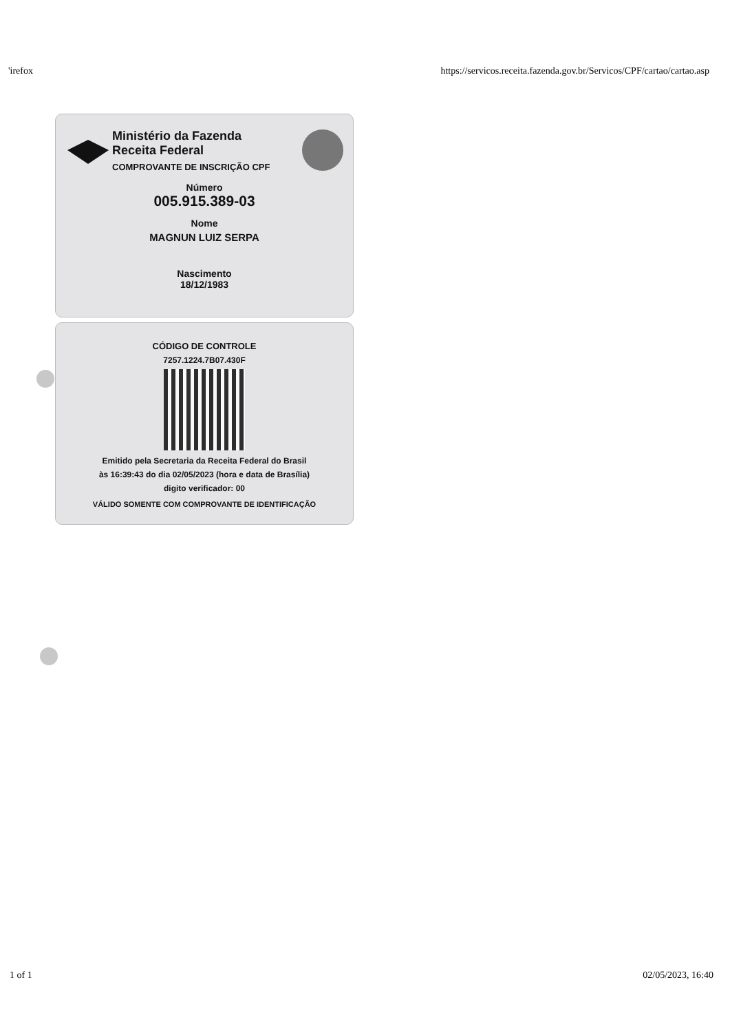'irefox https://servicos.receita.fazenda.gov.br/Servicos/CPF/cartao/cartao.asp
Ministério da Fazenda
Receita Federal
COMPROVANTE DE INSCRIÇÃO CPF
Número
005.915.389-03
Nome
MAGNUN LUIZ SERPA
Nascimento
18/12/1983
CÓDIGO DE CONTROLE
7257.1224.7B07.430F
Emitido pela Secretaria da Receita Federal do Brasil
às 16:39:43 do dia 02/05/2023 (hora e data de Brasília)
digito verificador: 00
VÁLIDO SOMENTE COM COMPROVANTE DE IDENTIFICAÇÃO
1 of 1 02/05/2023, 16:40